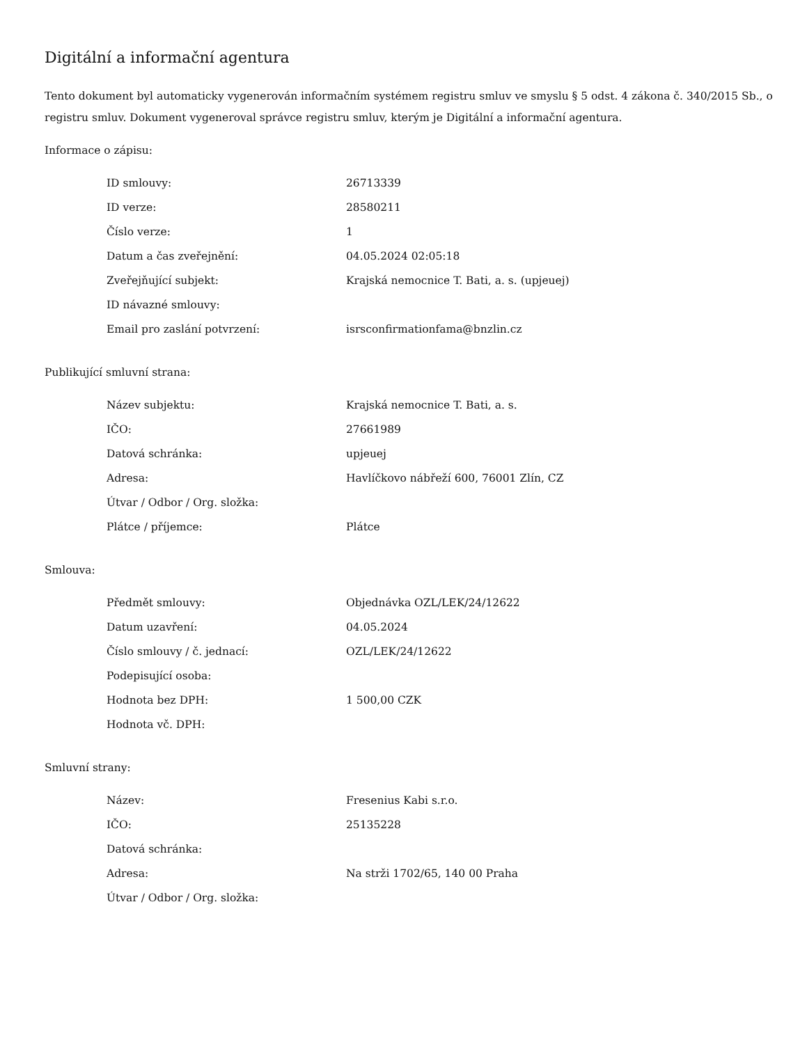Digitální a informační agentura
Tento dokument byl automaticky vygenerován informačním systémem registru smluv ve smyslu § 5 odst. 4 zákona č. 340/2015 Sb., o registru smluv. Dokument vygeneroval správce registru smluv, kterým je Digitální a informační agentura.
Informace o zápisu:
| ID smlouvy: | 26713339 |
| ID verze: | 28580211 |
| Číslo verze: | 1 |
| Datum a čas zveřejnění: | 04.05.2024 02:05:18 |
| Zveřejňující subjekt: | Krajská nemocnice T. Bati, a. s. (upjeuej) |
| ID návazné smlouvy: | |
| Email pro zaslání potvrzení: | isrsconfirmationfama@bnzlin.cz |
Publikující smluvní strana:
| Název subjektu: | Krajská nemocnice T. Bati, a. s. |
| IČO: | 27661989 |
| Datová schránka: | upjeuej |
| Adresa: | Havlíčkovo nábřeží 600, 76001 Zlín, CZ |
| Útvar / Odbor / Org. složka: | |
| Plátce / příjemce: | Plátce |
Smlouva:
| Předmět smlouvy: | Objednávka OZL/LEK/24/12622 |
| Datum uzavření: | 04.05.2024 |
| Číslo smlouvy / č. jednací: | OZL/LEK/24/12622 |
| Podepisující osoba: | |
| Hodnota bez DPH: | 1 500,00 CZK |
| Hodnota vč. DPH: | |
Smluvní strany:
| Název: | Fresenius Kabi s.r.o. |
| IČO: | 25135228 |
| Datová schránka: | |
| Adresa: | Na strži 1702/65, 140 00 Praha |
| Útvar / Odbor / Org. složka: | |